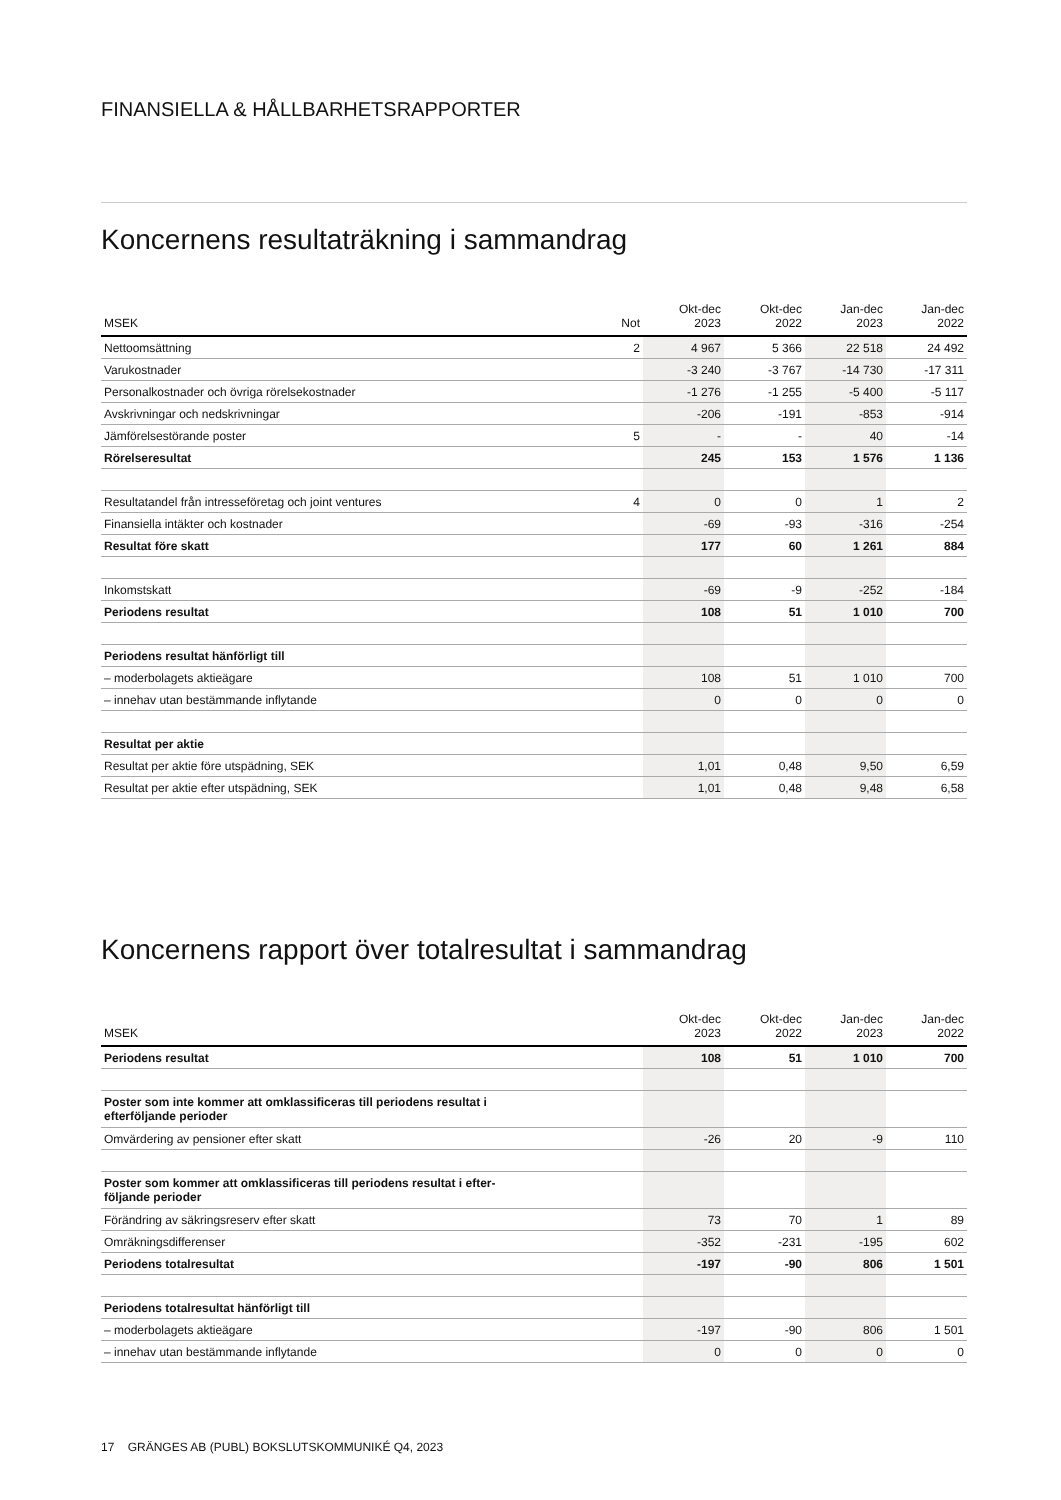FINANSIELLA & HÅLLBARHETSRAPPORTER
Koncernens resultaträkning i sammandrag
| MSEK | Not | Okt-dec 2023 | Okt-dec 2022 | Jan-dec 2023 | Jan-dec 2022 |
| --- | --- | --- | --- | --- | --- |
| Nettoomsättning | 2 | 4 967 | 5 366 | 22 518 | 24 492 |
| Varukostnader | | -3 240 | -3 767 | -14 730 | -17 311 |
| Personalkostnader och övriga rörelsekostnader | | -1 276 | -1 255 | -5 400 | -5 117 |
| Avskrivningar och nedskrivningar | | -206 | -191 | -853 | -914 |
| Jämförelsestörande poster | 5 | - | - | 40 | -14 |
| Rörelseresultat | | 245 | 153 | 1 576 | 1 136 |
| Resultatandel från intresseföretag och joint ventures | 4 | 0 | 0 | 1 | 2 |
| Finansiella intäkter och kostnader | | -69 | -93 | -316 | -254 |
| Resultat före skatt | | 177 | 60 | 1 261 | 884 |
| Inkomstskatt | | -69 | -9 | -252 | -184 |
| Periodens resultat | | 108 | 51 | 1 010 | 700 |
| Periodens resultat hänförligt till | | | | | |
| – moderbolagets aktieägare | | 108 | 51 | 1 010 | 700 |
| – innehav utan bestämmande inflytande | | 0 | 0 | 0 | 0 |
| Resultat per aktie | | | | | |
| Resultat per aktie före utspädning, SEK | | 1,01 | 0,48 | 9,50 | 6,59 |
| Resultat per aktie efter utspädning, SEK | | 1,01 | 0,48 | 9,48 | 6,58 |
Koncernens rapport över totalresultat i sammandrag
| MSEK | Okt-dec 2023 | Okt-dec 2022 | Jan-dec 2023 | Jan-dec 2022 |
| --- | --- | --- | --- | --- |
| Periodens resultat | 108 | 51 | 1 010 | 700 |
| Poster som inte kommer att omklassificeras till periodens resultat i efterföljande perioder | | | | |
| Omvärdering av pensioner efter skatt | -26 | 20 | -9 | 110 |
| Poster som kommer att omklassificeras till periodens resultat i efter- följande perioder | | | | |
| Förändring av säkringsreserv efter skatt | 73 | 70 | 1 | 89 |
| Omräkningsdifferenser | -352 | -231 | -195 | 602 |
| Periodens totalresultat | -197 | -90 | 806 | 1 501 |
| Periodens totalresultat hänförligt till | | | | |
| – moderbolagets aktieägare | -197 | -90 | 806 | 1 501 |
| – innehav utan bestämmande inflytande | 0 | 0 | 0 | 0 |
17 GRÄNGES AB (PUBL) BOKSLUTSKOMMUNIKÉ Q4, 2023